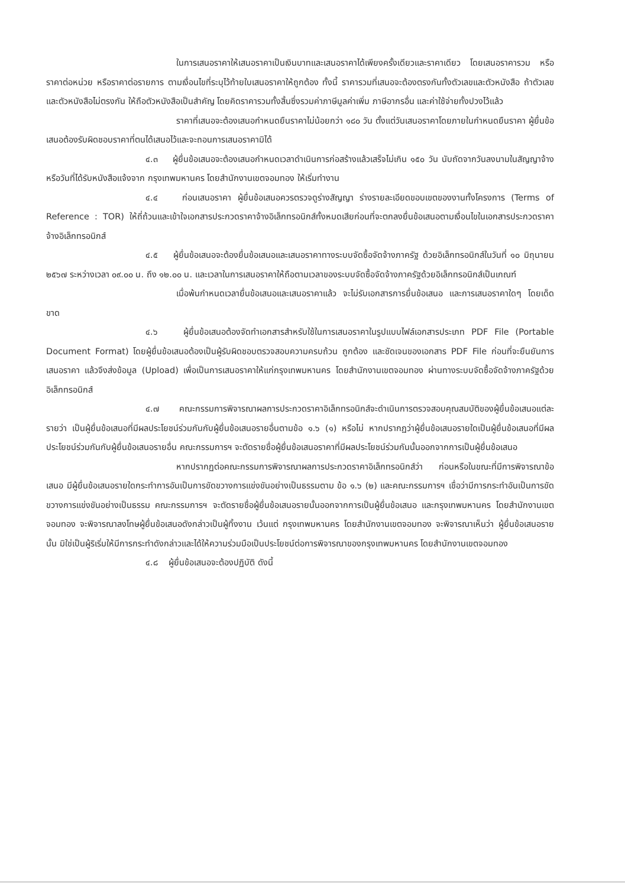ในการเสนอราคาให้เสนอราคาเป็นเงินบาทและเสนอราคาได้เพียงครั้งเดียวและราคาเดียว โดยเสนอราคารวม หรือราคาต่อหน่วย หรือราคาต่อรายการ ตามเงื่อนไขที่ระบุไว้ท้ายใบเสนอราคาให้ถูกต้อง ทั้งนี้ ราคารวมที่เสนอจะต้องตรงกันทั้งตัวเลขและตัวหนังสือ ถ้าตัวเลขและตัวหนังสือไม่ตรงกัน ให้ถือตัวหนังสือเป็นสำคัญ โดยคิดราคารวมทั้งสิ้นซึ่งรวมค่าภาษีมูลค่าเพิ่ม ภาษีอากรอื่น และค่าใช้จ่ายทั้งปวงไว้แล้ว
ราคาที่เสนอจะต้องเสนอกำหนดยืนราคาไม่น้อยกว่า ๑๘๐ วัน ตั้งแต่วันเสนอราคาโดยภายในกำหนดยืนราคา ผู้ยื่นข้อเสนอต้องรับผิดชอบราคาที่ตนได้เสนอไว้และจะถอนการเสนอราคามิได้
๔.๓ ผู้ยื่นข้อเสนอจะต้องเสนอกำหนดเวลาดำเนินการก่อสร้างแล้วเสร็จไม่เกิน ๑๕๐ วัน นับถัดจากวันลงนามในสัญญาจ้าง หรือวันที่ได้รับหนังสือแจ้งจาก กรุงเทพมหานคร โดยสำนักงานเขตจอมทอง ให้เริ่มทำงาน
๔.๔ ก่อนเสนอราคา ผู้ยื่นข้อเสนอควรตรวจดูร่างสัญญา ร่างรายละเอียดขอบเขตของงานทั้งโครงการ (Terms of Reference : TOR) ให้ถี่ถ้วนและเข้าใจเอกสารประกวดราคาจ้างอิเล็กทรอนิกส์ทั้งหมดเสียก่อนที่จะตกลงยื่นข้อเสนอตามเงื่อนไขในเอกสารประกวดราคาจ้างอิเล็กทรอนิกส์
๔.๕ ผู้ยื่นข้อเสนอจะต้องยื่นข้อเสนอและเสนอราคาทางระบบจัดซื้อจัดจ้างภาครัฐ ด้วยอิเล็กทรอนิกส์ในวันที่ ๑๐ มิถุนายน ๒๕๖๗ ระหว่างเวลา ๐๙.๐๐ น. ถึง ๑๒.๐๐ น. และเวลาในการเสนอราคาให้ถือตามเวลาของระบบจัดซื้อจัดจ้างภาครัฐด้วยอิเล็กทรอนิกส์เป็นเกณฑ์
เมื่อพ้นกำหนดเวลายื่นข้อเสนอและเสนอราคาแล้ว จะไม่รับเอกสารการยื่นข้อเสนอ และการเสนอราคาใดๆ โดยเด็ดขาด
๔.๖ ผู้ยื่นข้อเสนอต้องจัดทำเอกสารสำหรับใช้ในการเสนอราคาในรูปแบบไฟล์เอกสารประเภท PDF File (Portable Document Format) โดยผู้ยื่นข้อเสนอต้องเป็นผู้รับผิดชอบตรวจสอบความครบถ้วน ถูกต้อง และชัดเจนของเอกสาร PDF File ก่อนที่จะยืนยันการเสนอราคา แล้วจึงส่งข้อมูล (Upload) เพื่อเป็นการเสนอราคาให้แก่กรุงเทพมหานคร โดยสำนักงานเขตจอมทอง ผ่านทางระบบจัดซื้อจัดจ้างภาครัฐด้วยอิเล็กทรอนิกส์
๔.๗ คณะกรรมการพิจารณาผลการประกวดราคาอิเล็กทรอนิกส์จะดำเนินการตรวจสอบคุณสมบัติของผู้ยื่นข้อเสนอแต่ละรายว่า เป็นผู้ยื่นข้อเสนอที่มีผลประโยชน์ร่วมกันกับผู้ยื่นข้อเสนอรายอื่นตามข้อ ๑.๖ (๑) หรือไม่ หากปรากฏว่าผู้ยื่นข้อเสนอรายใดเป็นผู้ยื่นข้อเสนอที่มีผลประโยชน์ร่วมกันกับผู้ยื่นข้อเสนอรายอื่น คณะกรรมการฯ จะตัดรายชื่อผู้ยื่นข้อเสนอราคาที่มีผลประโยชน์ร่วมกันนั้นออกจากการเป็นผู้ยื่นข้อเสนอ
หากปรากฏต่อคณะกรรมการพิจารณาผลการประกวดราคาอิเล็กทรอนิกส์ว่า ก่อนหรือในขณะที่มีการพิจารณาข้อเสนอ มีผู้ยื่นข้อเสนอรายใดกระทำการอันเป็นการขัดขวางการแข่งขันอย่างเป็นธรรมตาม ข้อ ๑.๖ (๒) และคณะกรรมการฯ เชื่อว่ามีการกระทำอันเป็นการขัดขวางการแข่งขันอย่างเป็นธรรม คณะกรรมการฯ จะตัดรายชื่อผู้ยื่นข้อเสนอรายนั้นออกจากการเป็นผู้ยื่นข้อเสนอ และกรุงเทพมหานคร โดยสำนักงานเขตจอมทอง จะพิจารณาลงโทษผู้ยื่นข้อเสนอดังกล่าวเป็นผู้ทิ้งงาน เว้นแต่ กรุงเทพมหานคร โดยสำนักงานเขตจอมทอง จะพิจารณาเห็นว่า ผู้ยื่นข้อเสนอรายนั้น มิใช่เป็นผู้ริเริ่มให้มีการกระทำดังกล่าวและได้ให้ความร่วมมือเป็นประโยชน์ต่อการพิจารณาของกรุงเทพมหานคร โดยสำนักงานเขตจอมทอง
๔.๘ ผู้ยื่นข้อเสนอจะต้องปฏิบัติ ดังนี้